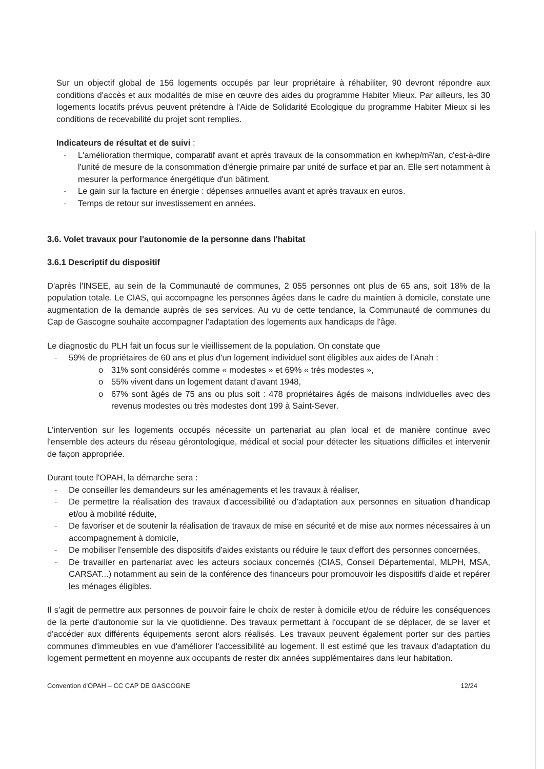Sur un objectif global de 156 logements occupés par leur propriétaire à réhabiliter, 90 devront répondre aux conditions d'accès et aux modalités de mise en œuvre des aides du programme Habiter Mieux. Par ailleurs, les 30 logements locatifs prévus peuvent prétendre à l'Aide de Solidarité Ecologique du programme Habiter Mieux si les conditions de recevabilité du projet sont remplies.
Indicateurs de résultat et de suivi :
L'amélioration thermique, comparatif avant et après travaux de la consommation en kwhep/m²/an, c'est-à-dire l'unité de mesure de la consommation d'énergie primaire par unité de surface et par an. Elle sert notamment à mesurer la performance énergétique d'un bâtiment.
Le gain sur la facture en énergie : dépenses annuelles avant et après travaux en euros.
Temps de retour sur investissement en années.
3.6. Volet travaux pour l'autonomie de la personne dans l'habitat
3.6.1 Descriptif du dispositif
D'après l'INSEE, au sein de la Communauté de communes, 2 055 personnes ont plus de 65 ans, soit 18% de la population totale. Le CIAS, qui accompagne les personnes âgées dans le cadre du maintien à domicile, constate une augmentation de la demande auprès de ses services. Au vu de cette tendance, la Communauté de communes du Cap de Gascogne souhaite accompagner l'adaptation des logements aux handicaps de l'âge.
Le diagnostic du PLH fait un focus sur le vieillissement de la population. On constate que
59% de propriétaires de 60 ans et plus d'un logement individuel sont éligibles aux aides de l'Anah :
o 31% sont considérés comme « modestes » et 69% « très modestes »,
o 55% vivent dans un logement datant d'avant 1948,
o 67% sont âgés de 75 ans ou plus soit : 478 propriétaires âgés de maisons individuelles avec des revenus modestes ou très modestes dont 199 à Saint-Sever.
L'intervention sur les logements occupés nécessite un partenariat au plan local et de manière continue avec l'ensemble des acteurs du réseau gérontologique, médical et social pour détecter les situations difficiles et intervenir de façon appropriée.
Durant toute l'OPAH, la démarche sera :
De conseiller les demandeurs sur les aménagements et les travaux à réaliser,
De permettre la réalisation des travaux d'accessibilité ou d'adaptation aux personnes en situation d'handicap et/ou à mobilité réduite,
De favoriser et de soutenir la réalisation de travaux de mise en sécurité et de mise aux normes nécessaires à un accompagnement à domicile,
De mobiliser l'ensemble des dispositifs d'aides existants ou réduire le taux d'effort des personnes concernées,
De travailler en partenariat avec les acteurs sociaux concernés (CIAS, Conseil Départemental, MLPH, MSA, CARSAT...) notamment au sein de la conférence des financeurs pour promouvoir les dispositifs d'aide et repérer les ménages éligibles.
Il s'agit de permettre aux personnes de pouvoir faire le choix de rester à domicile et/ou de réduire les conséquences de la perte d'autonomie sur la vie quotidienne. Des travaux permettant à l'occupant de se déplacer, de se laver et d'accéder aux différents équipements seront alors réalisés. Les travaux peuvent également porter sur des parties communes d'immeubles en vue d'améliorer l'accessibilité au logement. Il est estimé que les travaux d'adaptation du logement permettent en moyenne aux occupants de rester dix années supplémentaires dans leur habitation.
Convention d'OPAH – CC CAP DE GASCOGNE 12/24